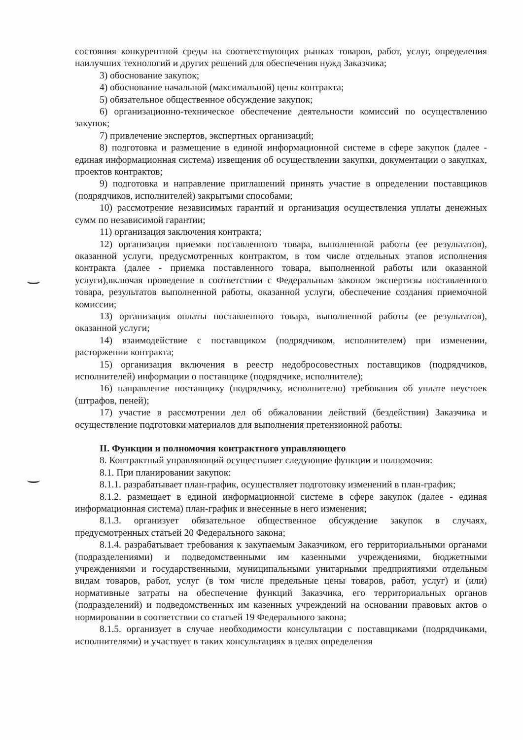состояния конкурентной среды на соответствующих рынках товаров, работ, услуг, определения наилучших технологий и других решений для обеспечения нужд Заказчика;
3) обоснование закупок;
4) обоснование начальной (максимальной) цены контракта;
5) обязательное общественное обсуждение закупок;
6) организационно-техническое обеспечение деятельности комиссий по осуществлению закупок;
7) привлечение экспертов, экспертных организаций;
8) подготовка и размещение в единой информационной системе в сфере закупок (далее - единая информационная система) извещения об осуществлении закупки, документации о закупках, проектов контрактов;
9) подготовка и направление приглашений принять участие в определении поставщиков (подрядчиков, исполнителей) закрытыми способами;
10) рассмотрение независимых гарантий и организация осуществления уплаты денежных сумм по независимой гарантии;
11) организация заключения контракта;
12) организация приемки поставленного товара, выполненной работы (ее результатов), оказанной услуги, предусмотренных контрактом, в том числе отдельных этапов исполнения контракта (далее - приемка поставленного товара, выполненной работы или оказанной услуги),включая проведение в соответствии с Федеральным законом экспертизы поставленного товара, результатов выполненной работы, оказанной услуги, обеспечение создания приемочной комиссии;
13) организация оплаты поставленного товара, выполненной работы (ее результатов), оказанной услуги;
14) взаимодействие с поставщиком (подрядчиком, исполнителем) при изменении, расторжении контракта;
15) организация включения в реестр недобросовестных поставщиков (подрядчиков, исполнителей) информации о поставщике (подрядчике, исполнителе);
16) направление поставщику (подрядчику, исполнителю) требования об уплате неустоек (штрафов, пеней);
17) участие в рассмотрении дел об обжаловании действий (бездействия) Заказчика и осуществление подготовки материалов для выполнения претензионной работы.
II. Функции и полномочия контрактного управляющего
8. Контрактный управляющий осуществляет следующие функции и полномочия:
8.1. При планировании закупок:
8.1.1. разрабатывает план-график, осуществляет подготовку изменений в план-график;
8.1.2. размещает в единой информационной системе в сфере закупок (далее - единая информационная система) план-график и внесенные в него изменения;
8.1.3. организует обязательное общественное обсуждение закупок в случаях, предусмотренных статьей 20 Федерального закона;
8.1.4. разрабатывает требования к закупаемым Заказчиком, его территориальными органами (подразделениями) и подведомственными им казенными учреждениями, бюджетными учреждениями и государственными, муниципальными унитарными предприятиями отдельным видам товаров, работ, услуг (в том числе предельные цены товаров, работ, услуг) и (или) нормативные затраты на обеспечение функций Заказчика, его территориальных органов (подразделений) и подведомственных им казенных учреждений на основании правовых актов о нормировании в соответствии со статьей 19 Федерального закона;
8.1.5. организует в случае необходимости консультации с поставщиками (подрядчиками, исполнителями) и участвует в таких консультациях в целях определения